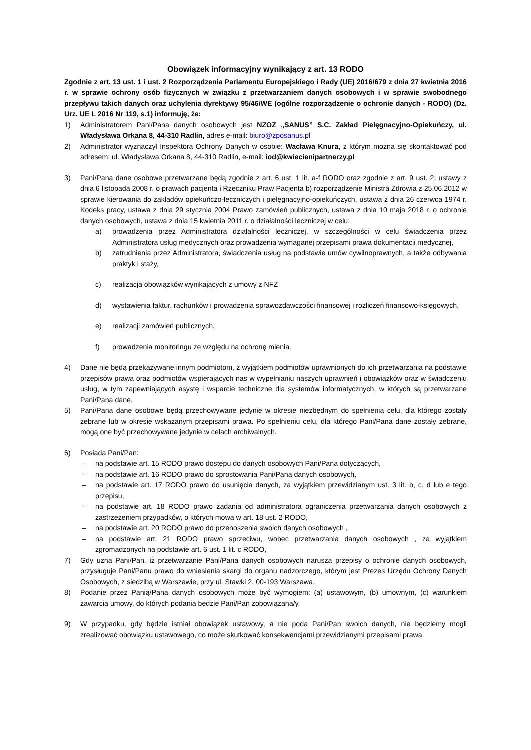Obowiązek informacyjny wynikający z art. 13 RODO
Zgodnie z art. 13 ust. 1 i ust. 2 Rozporządzenia Parlamentu Europejskiego i Rady (UE) 2016/679 z dnia 27 kwietnia 2016 r. w sprawie ochrony osób fizycznych w związku z przetwarzaniem danych osobowych i w sprawie swobodnego przepływu takich danych oraz uchylenia dyrektywy 95/46/WE (ogólne rozporządzenie o ochronie danych - RODO) (Dz. Urz. UE L 2016 Nr 119, s.1) informuję, że:
1) Administratorem Pani/Pana danych osobowych jest NZOZ „SANUS” S.C. Zakład Pielęgnacyjno-Opiekuńczy, ul. Władysława Orkana 8, 44-310 Radlin, adres e-mail: biuro@zposanus.pl
2) Administrator wyznaczył Inspektora Ochrony Danych w osobie: Wacława Knura, z którym można się skontaktować pod adresem: ul. Władysława Orkana 8, 44-310 Radlin, e-mail: iod@kwiecienipartnerzy.pl
3) Pani/Pana dane osobowe przetwarzane będą zgodnie z art. 6 ust. 1 lit. a-f RODO oraz zgodnie z art. 9 ust. 2, ustawy z dnia 6 listopada 2008 r. o prawach pacjenta i Rzeczniku Praw Pacjenta b) rozporządzenie Ministra Zdrowia z 25.06.2012 w sprawie kierowania do zakładów opiekuńczo-leczniczych i pielęgnacyjno-opiekuńczych, ustawa z dnia 26 czerwca 1974 r. Kodeks pracy, ustawa z dnia 29 stycznia 2004 Prawo zamówień publicznych, ustawa z dnia 10 maja 2018 r. o ochronie danych osobowych, ustawa z dnia 15 kwietnia 2011 r. o działalności leczniczej w celu:
a) prowadzenia przez Administratora działalności leczniczej, w szczególności w celu świadczenia przez Administratora usług medycznych oraz prowadzenia wymaganej przepisami prawa dokumentacji medycznej,
b) zatrudnienia przez Administratora, świadczenia usług na podstawie umów cywilnoprawnych, a także odbywania praktyk i staży,
c) realizacja obowiązków wynikających z umowy z NFZ
d) wystawienia faktur, rachunków i prowadzenia sprawozdawczości finansowej i rozliczeń finansowo-księgowych,
e) realizacji zamówień publicznych,
f) prowadzenia monitoringu ze względu na ochronę mienia.
4) Dane nie będą przekazywane innym podmiotom, z wyjątkiem podmiotów uprawnionych do ich przetwarzania na podstawie przepisów prawa oraz podmiotów wspierających nas w wypełnianiu naszych uprawnień i obowiązków oraz w świadczeniu usług, w tym zapewniających asystę i wsparcie techniczne dla systemów informatycznych, w których są przetwarzane Pani/Pana dane,
5) Pani/Pana dane osobowe będą przechowywane jedynie w okresie niezbędnym do spełnienia celu, dla którego zostały zebrane lub w okresie wskazanym przepisami prawa. Po spełnieniu celu, dla którego Pani/Pana dane zostały zebrane, mogą one być przechowywane jedynie w celach archiwalnych.
6) Posiada Pani/Pan:
– na podstawie art. 15 RODO prawo dostępu do danych osobowych Pani/Pana dotyczących,
– na podstawie art. 16 RODO prawo do sprostowania Pani/Pana danych osobowych,
– na podstawie art. 17 RODO prawo do usunięcia danych, za wyjątkiem przewidzianym ust. 3 lit. b, c, d lub e tego przepisu,
– na podstawie art. 18 RODO prawo żądania od administratora ograniczenia przetwarzania danych osobowych z zastrzeżeniem przypadków, o których mowa w art. 18 ust. 2 RODO,
– na podstawie art. 20 RODO prawo do przenoszenia swoich danych osobowych ,
– na podstawie art. 21 RODO prawo sprzeciwu, wobec przetwarzania danych osobowych , za wyjątkiem zgromadzonych na podstawie art. 6 ust. 1 lit. c RODO,
7) Gdy uzna Pani/Pan, iż przetwarzanie Pani/Pana danych osobowych narusza przepisy o ochronie danych osobowych, przysługuje Pani/Panu prawo do wniesienia skargi do organu nadzorczego, którym jest Prezes Urzędu Ochrony Danych Osobowych, z siedzibą w Warszawie, przy ul. Stawki 2, 00-193 Warszawa,
8) Podanie przez Panią/Pana danych osobowych może być wymogiem: (a) ustawowym, (b) umownym, (c) warunkiem zawarcia umowy, do których podania będzie Pani/Pan zobowiązana/y.
9) W przypadku, gdy będzie istniał obowiązek ustawowy, a nie poda Pani/Pan swoich danych, nie będziemy mogli zrealizować obowiązku ustawowego, co może skutkować konsekwencjami przewidzianymi przepisami prawa.